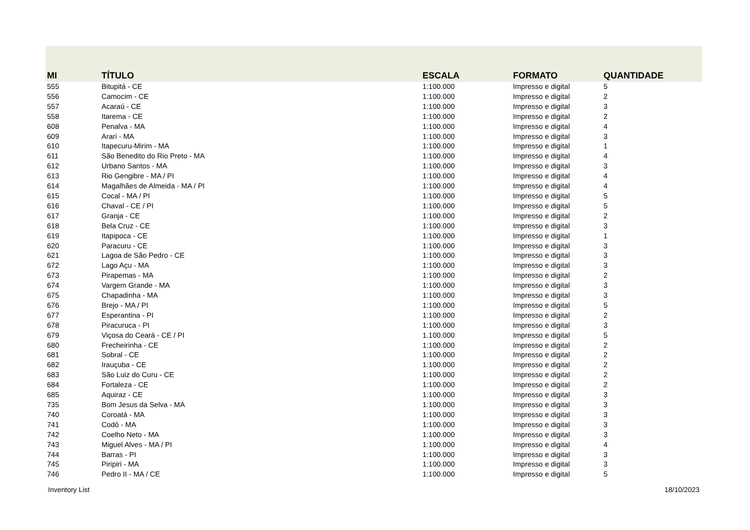| MI | TÍTULO | ESCALA | FORMATO | QUANTIDADE |
| --- | --- | --- | --- | --- |
| 555 | Bitupitá - CE | 1:100.000 | Impresso e digital | 5 |
| 556 | Camocim - CE | 1:100.000 | Impresso e digital | 2 |
| 557 | Acaraú - CE | 1:100.000 | Impresso e digital | 3 |
| 558 | Itarema - CE | 1:100.000 | Impresso e digital | 2 |
| 608 | Penalva - MA | 1:100.000 | Impresso e digital | 4 |
| 609 | Arari - MA | 1:100.000 | Impresso e digital | 3 |
| 610 | Itapecuru-Mirim - MA | 1:100.000 | Impresso e digital | 1 |
| 611 | São Benedito do Rio Preto - MA | 1:100.000 | Impresso e digital | 4 |
| 612 | Urbano Santos - MA | 1:100.000 | Impresso e digital | 3 |
| 613 | Rio Gengibre - MA / PI | 1:100.000 | Impresso e digital | 4 |
| 614 | Magalhães de Almeida - MA / PI | 1:100.000 | Impresso e digital | 4 |
| 615 | Cocal - MA / PI | 1:100.000 | Impresso e digital | 5 |
| 616 | Chaval - CE / PI | 1:100.000 | Impresso e digital | 5 |
| 617 | Granja - CE | 1:100.000 | Impresso e digital | 2 |
| 618 | Bela Cruz - CE | 1:100.000 | Impresso e digital | 3 |
| 619 | Itapipoca - CE | 1:100.000 | Impresso e digital | 1 |
| 620 | Paracuru - CE | 1:100.000 | Impresso e digital | 3 |
| 621 | Lagoa de São Pedro - CE | 1:100.000 | Impresso e digital | 3 |
| 672 | Lago Açu - MA | 1:100.000 | Impresso e digital | 3 |
| 673 | Pirapemas - MA | 1:100.000 | Impresso e digital | 2 |
| 674 | Vargem Grande - MA | 1:100.000 | Impresso e digital | 3 |
| 675 | Chapadinha - MA | 1:100.000 | Impresso e digital | 3 |
| 676 | Brejo - MA / PI | 1:100.000 | Impresso e digital | 5 |
| 677 | Esperantina - PI | 1:100.000 | Impresso e digital | 2 |
| 678 | Piracuruca - PI | 1:100.000 | Impresso e digital | 3 |
| 679 | Viçosa do Ceará - CE / PI | 1.100.000 | Impresso e digital | 5 |
| 680 | Frecheirinha - CE | 1:100.000 | Impresso e digital | 2 |
| 681 | Sobral - CE | 1:100.000 | Impresso e digital | 2 |
| 682 | Irauçuba - CE | 1:100.000 | Impresso e digital | 2 |
| 683 | São Luiz do Curu - CE | 1:100.000 | Impresso e digital | 2 |
| 684 | Fortaleza - CE | 1:100.000 | Impresso e digital | 2 |
| 685 | Aquiraz - CE | 1:100.000 | Impresso e digital | 3 |
| 735 | Bom Jesus da Selva - MA | 1:100.000 | Impresso e digital | 3 |
| 740 | Coroatá - MA | 1:100.000 | Impresso e digital | 3 |
| 741 | Codó - MA | 1:100.000 | Impresso e digital | 3 |
| 742 | Coelho Neto - MA | 1:100.000 | Impresso e digital | 3 |
| 743 | Miguel Alves - MA / PI | 1:100.000 | Impresso e digital | 4 |
| 744 | Barras - PI | 1:100.000 | Impresso e digital | 3 |
| 745 | Piripiri - MA | 1:100.000 | Impresso e digital | 3 |
| 746 | Pedro II - MA / CE | 1:100.000 | Impresso e digital | 5 |
Inventory List 18/10/2023